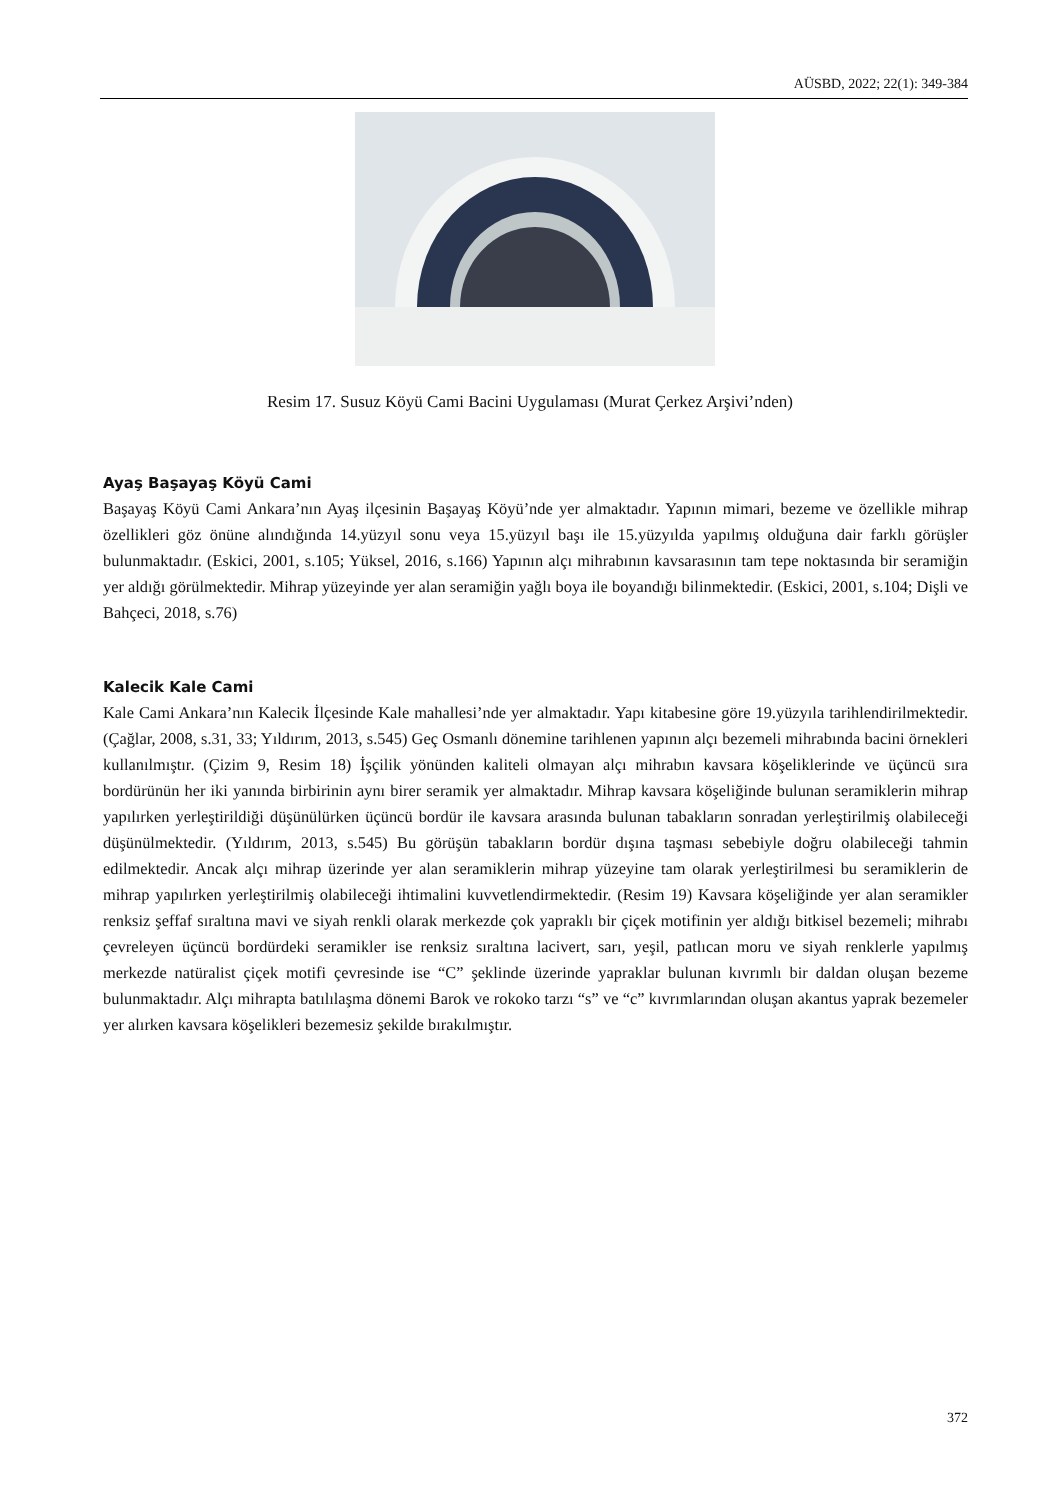AÜSBD, 2022; 22(1): 349-384
Resim 17. Susuz Köyü Cami Bacini Uygulaması (Murat Çerkez Arşivi’nden)
Ayaş Başayaş Köyü Cami
Başayaş Köyü Cami Ankara’nın Ayaş ilçesinin Başayaş Köyü’nde yer almaktadır. Yapının mimari, bezeme ve özellikle mihrap özellikleri göz önüne alındığında 14.yüzyıl sonu veya 15.yüzyıl başı ile 15.yüzyılda yapılmış olduğuna dair farklı görüşler bulunmaktadır. (Eskici, 2001, s.105; Yüksel, 2016, s.166) Yapının alçı mihrabının kavsarasının tam tepe noktasında bir seramiğin yer aldığı görülmektedir. Mihrap yüzeyinde yer alan seramiğin yağlı boya ile boyandığı bilinmektedir. (Eskici, 2001, s.104; Dişli ve Bahçeci, 2018, s.76)
Kalecik Kale Cami
Kale Cami Ankara’nın Kalecik İlçesinde Kale mahallesi’nde yer almaktadır. Yapı kitabesine göre 19.yüzyıla tarihlendirilmektedir. (Çağlar, 2008, s.31, 33; Yıldırım, 2013, s.545) Geç Osmanlı dönemine tarihlenen yapının alçı bezemeli mihrabında bacini örnekleri kullanılmıştır. (Çizim 9, Resim 18) İşçilik yönünden kaliteli olmayan alçı mihrabın kavsara köşeliklerinde ve üçüncü sıra bordürünün her iki yanında birbirinin aynı birer seramik yer almaktadır. Mihrap kavsara köşeliğinde bulunan seramiklerin mihrap yapılırken yerleştirildiği düşünülürken üçüncü bordür ile kavsara arasında bulunan tabakların sonradan yerleştirilmiş olabileceği düşünülmektedir. (Yıldırım, 2013, s.545) Bu görüşün tabakların bordür dışına taşması sebebiyle doğru olabileceği tahmin edilmektedir. Ancak alçı mihrap üzerinde yer alan seramiklerin mihrap yüzeyine tam olarak yerleştirilmesi bu seramiklerin de mihrap yapılırken yerleştirilmiş olabileceği ihtimalini kuvvetlendirmektedir. (Resim 19) Kavsara köşeliğinde yer alan seramikler renksiz şeffaf sıraltına mavi ve siyah renkli olarak merkezde çok yapraklı bir çiçek motifinin yer aldığı bitkisel bezemeli; mihrabı çevreleyen üçüncü bordürdeki seramikler ise renksiz sıraltına lacivert, sarı, yeşil, patlıcan moru ve siyah renklerle yapılmış merkezde natüralist çiçek motifi çevresinde ise “C” şeklinde üzerinde yapraklar bulunan kıvrımlı bir daldan oluşan bezeme bulunmaktadır. Alçı mihrapta batılılaşma dönemi Barok ve rokoko tarzı “s” ve “c” kıvrımlarından oluşan akantus yaprak bezemeler yer alırken kavsara köşelikleri bezemesiz şekilde bırakılmıştır.
372